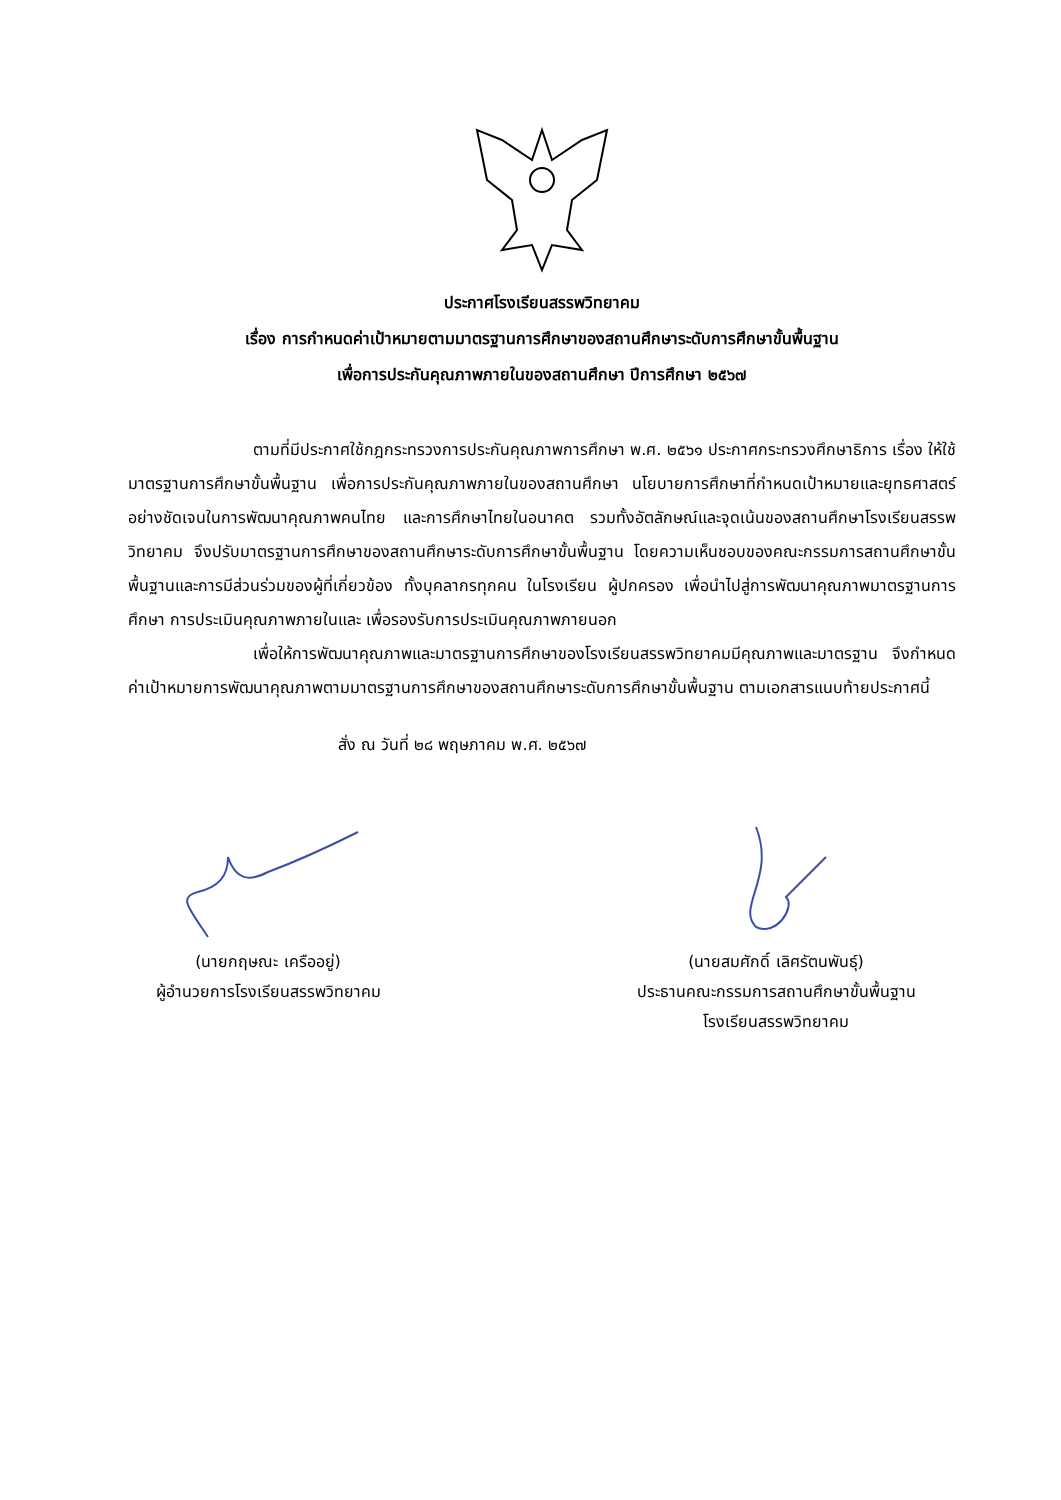ประกาศโรงเรียนสรรพวิทยาคม
เรื่อง การกำหนดค่าเป้าหมายตามมาตรฐานการศึกษาของสถานศึกษาระดับการศึกษาขั้นพื้นฐาน
เพื่อการประกันคุณภาพภายในของสถานศึกษา ปีการศึกษา ๒๕๖๗
ตามที่มีประกาศใช้กฎกระทรวงการประกันคุณภาพการศึกษา พ.ศ. ๒๕๖๑ ประกาศกระทรวงศึกษาธิการ เรื่อง ให้ใช้มาตรฐานการศึกษาขั้นพื้นฐาน เพื่อการประกันคุณภาพภายในของสถานศึกษา นโยบายการศึกษาที่กำหนดเป้าหมายและยุทธศาสตร์อย่างชัดเจนในการพัฒนาคุณภาพคนไทย และการศึกษาไทยในอนาคต รวมทั้งอัตลักษณ์และจุดเน้นของสถานศึกษาโรงเรียนสรรพวิทยาคม จึงปรับมาตรฐานการศึกษาของสถานศึกษาระดับการศึกษาขั้นพื้นฐาน โดยความเห็นชอบของคณะกรรมการสถานศึกษาขั้นพื้นฐานและการมีส่วนร่วมของผู้ที่เกี่ยวข้อง ทั้งบุคลากรทุกคน ในโรงเรียน ผู้ปกครอง เพื่อนำไปสู่การพัฒนาคุณภาพมาตรฐานการศึกษา การประเมินคุณภาพภายในและ เพื่อรองรับการประเมินคุณภาพภายนอก
เพื่อให้การพัฒนาคุณภาพและมาตรฐานการศึกษาของโรงเรียนสรรพวิทยาคมมีคุณภาพและมาตรฐาน จึงกำหนดค่าเป้าหมายการพัฒนาคุณภาพตามมาตรฐานการศึกษาของสถานศึกษาระดับการศึกษาขั้นพื้นฐาน ตามเอกสารแนบท้ายประกาศนี้
สั่ง ณ วันที่ ๒๘ พฤษภาคม พ.ศ. ๒๕๖๗
(นายกฤษณะ เครืออยู่)
ผู้อำนวยการโรงเรียนสรรพวิทยาคม
(นายสมศักดิ์ เลิศรัตนพันธุ์)
ประธานคณะกรรมการสถานศึกษาขั้นพื้นฐาน
โรงเรียนสรรพวิทยาคม